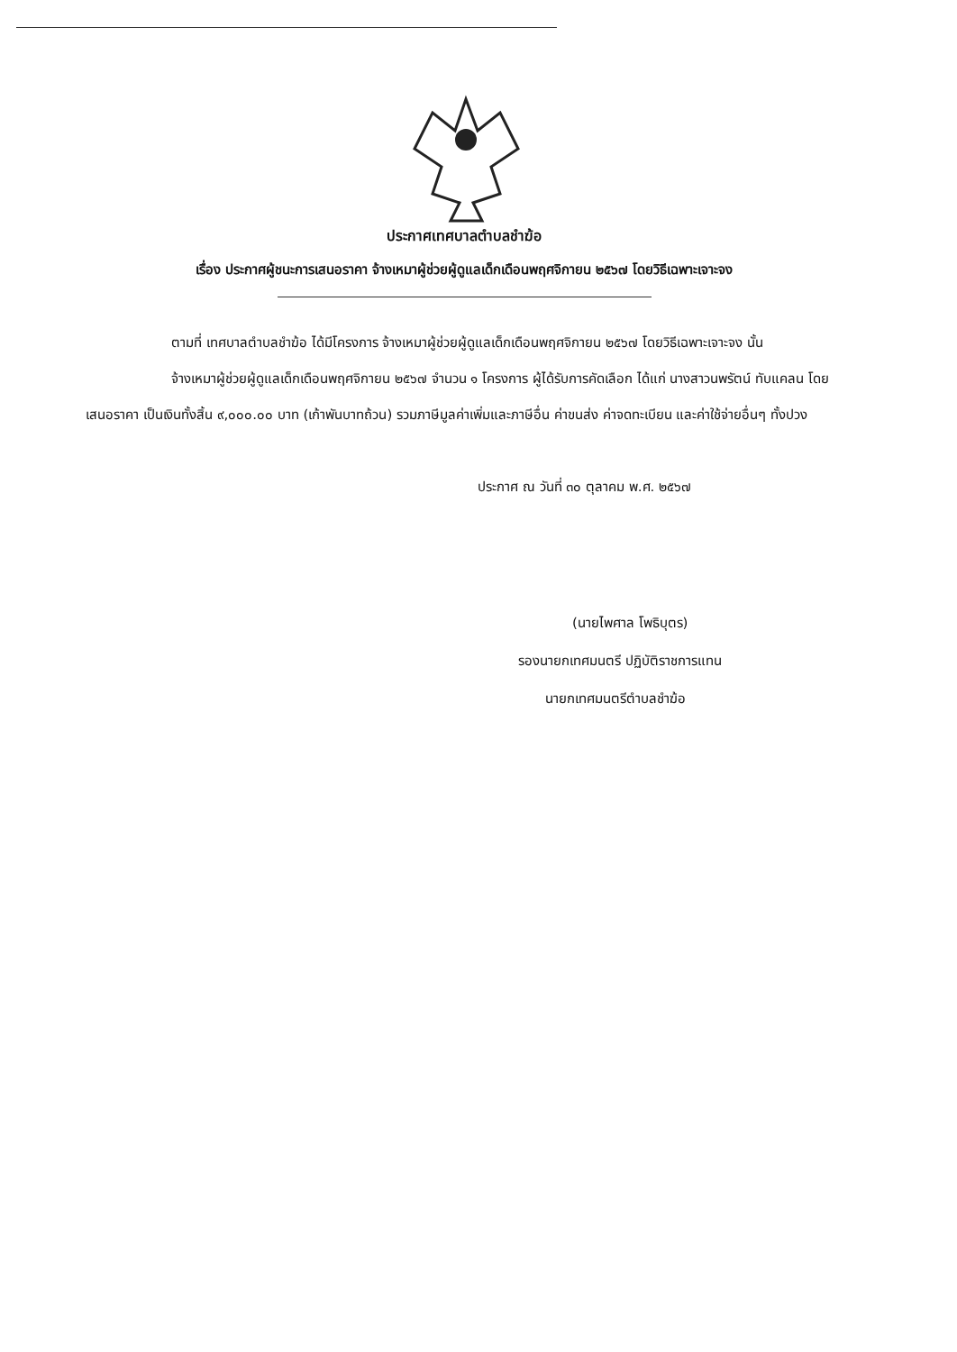ประกาศเทศบาลตำบลชำฆ้อ
เรื่อง ประกาศผู้ชนะการเสนอราคา จ้างเหมาผู้ช่วยผู้ดูแลเด็กเดือนพฤศจิกายน ๒๕๖๗ โดยวิธีเฉพาะเจาะจง
ตามที่ เทศบาลตำบลชำฆ้อ ได้มีโครงการ จ้างเหมาผู้ช่วยผู้ดูแลเด็กเดือนพฤศจิกายน ๒๕๖๗ โดยวิธีเฉพาะเจาะจง นั้น
จ้างเหมาผู้ช่วยผู้ดูแลเด็กเดือนพฤศจิกายน ๒๕๖๗ จำนวน ๑ โครงการ ผู้ได้รับการคัดเลือก ได้แก่ นางสาวนพรัตน์ ทับแคลน โดยเสนอราคา เป็นเงินทั้งสิ้น ๙,๐๐๐.๐๐ บาท (เก้าพันบาทถ้วน) รวมภาษีมูลค่าเพิ่มและภาษีอื่น ค่าขนส่ง ค่าจดทะเบียน และค่าใช้จ่ายอื่นๆ ทั้งปวง
ประกาศ ณ วันที่ ๓๐ ตุลาคม พ.ศ. ๒๕๖๗
(นายไพศาล โพธิบุตร)
รองนายกเทศมนตรี ปฏิบัติราชการแทน
นายกเทศมนตรีตำบลชำฆ้อ